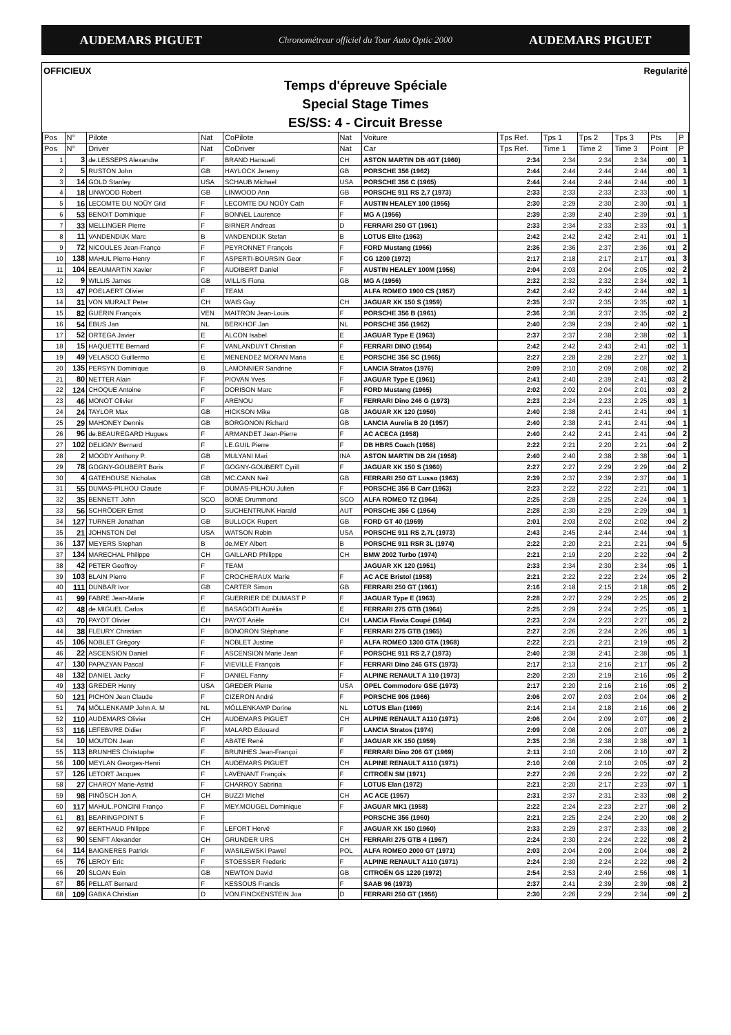AUDEMARS PIGUET Chronométreur officiel du Tour Auto Optic 2000 AUDEMARS PIGUET
OFFICIEUX Regularité
Temps d'épreuve Spéciale
Special Stage Times
ES/SS: 4 - Circuit Bresse
| Pos | N° | Pilote | Nat | CoPilote | Nat | Voiture | Tps Ref. | Tps 1 | Tps 2 | Tps 3 | Pts | P |
| --- | --- | --- | --- | --- | --- | --- | --- | --- | --- | --- | --- | --- |
| Pos | N° | Driver | Nat | CoDriver | Nat | Car | Tps Ref. | Time 1 | Time 2 | Time 3 | Point | P |
| 1 | 3 | de.LESSEPS Alexandre | F | BRAND Hansueli | CH | ASTON MARTIN DB 4GT (1960) | 2:34 | 2:34 | 2:34 | 2:34 | :00 | 1 |
| 2 | 5 | RUSTON John | GB | HAYLOCK Jeremy | GB | PORSCHE 356 (1962) | 2:44 | 2:44 | 2:44 | 2:44 | :00 | 1 |
| 3 | 14 | GOLD Stanley | USA | SCHAUB Michael | USA | PORSCHE 356 C (1965) | 2:44 | 2:44 | 2:44 | 2:44 | :00 | 1 |
| 4 | 18 | LINWOOD Robert | GB | LINWOOD Ann | GB | PORSCHE 911 RS 2,7 (1973) | 2:33 | 2:33 | 2:33 | 2:33 | :00 | 1 |
| 5 | 16 | LECOMTE DU NOÜY Gild | F | LECOMTE DU NOÜY Cath | F | AUSTIN HEALEY 100 (1956) | 2:30 | 2:29 | 2:30 | 2:30 | :01 | 1 |
| 6 | 53 | BENOIT Dominique | F | BONNEL Laurence | F | MG A (1956) | 2:39 | 2:39 | 2:40 | 2:39 | :01 | 1 |
| 7 | 33 | MELLINGER Pierre | F | BIRNER Andreas | D | FERRARI 250 GT (1961) | 2:33 | 2:34 | 2:33 | 2:33 | :01 | 1 |
| 8 | 11 | VANDENDIJK Marc | B | VANDENDIJK Stefan | B | LOTUS Elite (1963) | 2:42 | 2:42 | 2:42 | 2:41 | :01 | 1 |
| 9 | 72 | NICOULES Jean-Franço | F | PEYRONNET François | F | FORD Mustang (1966) | 2:36 | 2:36 | 2:37 | 2:36 | :01 | 2 |
| 10 | 138 | MAHUL Pierre-Henry | F | ASPERTI-BOURSIN Geor | F | CG 1200 (1972) | 2:17 | 2:18 | 2:17 | 2:17 | :01 | 3 |
| 11 | 104 | BEAUMARTIN Xavier | F | AUDIBERT Daniel | F | AUSTIN HEALEY 100M (1956) | 2:04 | 2:03 | 2:04 | 2:05 | :02 | 2 |
| 12 | 9 | WILLIS James | GB | WILLIS Fiona | GB | MG A (1956) | 2:32 | 2:32 | 2:32 | 2:34 | :02 | 1 |
| 13 | 47 | POELAERT Olivier | F | TEAM | | ALFA ROMEO 1900 CS (1957) | 2:42 | 2:42 | 2:42 | 2:44 | :02 | 1 |
| 14 | 31 | VON MURALT Peter | CH | WAIS Guy | CH | JAGUAR XK 150 S (1959) | 2:35 | 2:37 | 2:35 | 2:35 | :02 | 1 |
| 15 | 82 | GUERIN François | VEN | MAITRON Jean-Louis | F | PORSCHE 356 B (1961) | 2:36 | 2:36 | 2:37 | 2:35 | :02 | 2 |
| 16 | 54 | EBUS Jan | NL | BERKHOF Jan | NL | PORSCHE 356 (1962) | 2:40 | 2:39 | 2:39 | 2:40 | :02 | 1 |
| 17 | 52 | ORTEGA Javier | E | ALCON Isabel | E | JAGUAR Type E (1963) | 2:37 | 2:37 | 2:38 | 2:38 | :02 | 1 |
| 18 | 15 | HAQUETTE Bernard | F | VANLANDUYT Christian | F | FERRARI DINO (1964) | 2:42 | 2:42 | 2:43 | 2:41 | :02 | 1 |
| 19 | 49 | VELASCO Guillermo | E | MENENDEZ MORAN Maria | E | PORSCHE 356 SC (1965) | 2:27 | 2:28 | 2:28 | 2:27 | :02 | 1 |
| 20 | 135 | PERSYN Dominique | B | LAMONNIER Sandrine | F | LANCIA Stratos (1976) | 2:09 | 2:10 | 2:09 | 2:08 | :02 | 2 |
| 21 | 80 | NETTER Alain | F | PIOVAN Yves | F | JAGUAR Type E (1961) | 2:41 | 2:40 | 2:39 | 2:41 | :03 | 2 |
| 22 | 124 | CHOQUE Antoine | F | DORISON Marc | F | FORD Mustang (1965) | 2:02 | 2:02 | 2:04 | 2:01 | :03 | 2 |
| 23 | 46 | MONOT Olivier | F | ARENOU | F | FERRARI Dino 246 G (1973) | 2:23 | 2:24 | 2:23 | 2:25 | :03 | 1 |
| 24 | 24 | TAYLOR Max | GB | HICKSON Mike | GB | JAGUAR XK 120 (1950) | 2:40 | 2:38 | 2:41 | 2:41 | :04 | 1 |
| 25 | 29 | MAHONEY Dennis | GB | BORGONON Richard | GB | LANCIA Aurelia B 20 (1957) | 2:40 | 2:38 | 2:41 | 2:41 | :04 | 1 |
| 26 | 96 | de.BEAUREGARD Hugues | F | ARMANDET Jean-Pierre | F | AC ACECA (1958) | 2:40 | 2:42 | 2:41 | 2:41 | :04 | 2 |
| 27 | 102 | DELIGNY Bernard | F | LE.GUIL Pierre | F | DB HBR5 Coach (1958) | 2:22 | 2:21 | 2:20 | 2:21 | :04 | 2 |
| 28 | 2 | MOODY Anthony P. | GB | MULYANI Mari | INA | ASTON MARTIN DB 2/4 (1958) | 2:40 | 2:40 | 2:38 | 2:38 | :04 | 1 |
| 29 | 78 | GOGNY-GOUBERT Boris | F | GOGNY-GOUBERT Cyrill | F | JAGUAR XK 150 S (1960) | 2:27 | 2:27 | 2:29 | 2:29 | :04 | 2 |
| 30 | 4 | GATEHOUSE Nicholas | GB | MC.CANN Neil | GB | FERRARI 250 GT Lusso (1963) | 2:39 | 2:37 | 2:39 | 2:37 | :04 | 1 |
| 31 | 55 | DUMAS-PILHOU Claude | F | DUMAS-PILHOU Julien | F | PORSCHE 356 B Carr (1963) | 2:23 | 2:22 | 2:22 | 2:21 | :04 | 1 |
| 32 | 35 | BENNETT John | SCO | BONE Drummond | SCO | ALFA ROMEO TZ (1964) | 2:25 | 2:28 | 2:25 | 2:24 | :04 | 1 |
| 33 | 56 | SCHRÖDER Ernst | D | SUCHENTRUNK Harald | AUT | PORSCHE 356 C (1964) | 2:28 | 2:30 | 2:29 | 2:29 | :04 | 1 |
| 34 | 127 | TURNER Jonathan | GB | BULLOCK Rupert | GB | FORD GT 40 (1969) | 2:01 | 2:03 | 2:02 | 2:02 | :04 | 2 |
| 35 | 21 | JOHNSTON Del | USA | WATSON Robin | USA | PORSCHE 911 RS 2,7L (1973) | 2:43 | 2:45 | 2:44 | 2:44 | :04 | 1 |
| 36 | 137 | MEYERS Stephan | B | de.MEY Albert | B | PORSCHE 911 RSR 3L (1974) | 2:22 | 2:20 | 2:21 | 2:21 | :04 | 5 |
| 37 | 134 | MARECHAL Philippe | CH | GAILLARD Philippe | CH | BMW 2002 Turbo (1974) | 2:21 | 2:19 | 2:20 | 2:22 | :04 | 2 |
| 38 | 42 | PETER Geoffroy | F | TEAM | | JAGUAR XK 120 (1951) | 2:33 | 2:34 | 2:30 | 2:34 | :05 | 1 |
| 39 | 103 | BLAIN Pierre | F | CROCHERAUX Marie | F | AC ACE Bristol (1958) | 2:21 | 2:22 | 2:22 | 2:24 | :05 | 2 |
| 40 | 111 | DUNBAR Ivor | GB | CARTER Simon | GB | FERRARI 250 GT (1961) | 2:16 | 2:18 | 2:15 | 2:18 | :05 | 2 |
| 41 | 99 | FABRE Jean-Marie | F | GUERRIER DE DUMAST P | F | JAGUAR Type E (1963) | 2:28 | 2:27 | 2:29 | 2:25 | :05 | 2 |
| 42 | 48 | de.MIGUEL Carlos | E | BASAGOITI Aurélia | E | FERRARI 275 GTB (1964) | 2:25 | 2:29 | 2:24 | 2:25 | :05 | 1 |
| 43 | 70 | PAYOT Olivier | CH | PAYOT Arièle | CH | LANCIA Flavia Coupé (1964) | 2:23 | 2:24 | 2:23 | 2:27 | :05 | 2 |
| 44 | 38 | FLEURY Christian | F | BONORON Stéphane | F | FERRARI 275 GTB (1965) | 2:27 | 2:26 | 2:24 | 2:26 | :05 | 1 |
| 45 | 106 | NOBLET Grégory | F | NOBLET Justine | F | ALFA ROMEO 1300 GTA (1968) | 2:22 | 2:21 | 2:21 | 2:19 | :05 | 2 |
| 46 | 22 | ASCENSION Daniel | F | ASCENSION Marie Jean | F | PORSCHE 911 RS 2,7 (1973) | 2:40 | 2:38 | 2:41 | 2:38 | :05 | 1 |
| 47 | 130 | PAPAZYAN Pascal | F | VIEVILLE François | F | FERRARI Dino 246 GTS (1973) | 2:17 | 2:13 | 2:16 | 2:17 | :05 | 2 |
| 48 | 132 | DANIEL Jacky | F | DANIEL Fanny | F | ALPINE RENAULT A 110 (1973) | 2:20 | 2:20 | 2:19 | 2:16 | :05 | 2 |
| 49 | 133 | GREDER Henry | USA | GREDER Pierre | USA | OPEL Commodore GSE (1973) | 2:17 | 2:20 | 2:16 | 2:16 | :05 | 2 |
| 50 | 121 | PICHON Jean Claude | F | CIZERON André | F | PORSCHE 906 (1966) | 2:06 | 2:07 | 2:03 | 2:04 | :06 | 2 |
| 51 | 74 | MÖLLENKAMP John A. M | NL | MÖLLENKAMP Dorine | NL | LOTUS Elan (1969) | 2:14 | 2:14 | 2:18 | 2:16 | :06 | 2 |
| 52 | 110 | AUDEMARS Olivier | CH | AUDEMARS PIGUET | CH | ALPINE RENAULT A110 (1971) | 2:06 | 2:04 | 2:09 | 2:07 | :06 | 2 |
| 53 | 116 | LEFEBVRE Didier | F | MALARD Edouard | F | LANCIA Stratos (1974) | 2:09 | 2:08 | 2:06 | 2:07 | :06 | 2 |
| 54 | 10 | MOUTON Jean | F | ABATE René | F | JAGUAR XK 150 (1959) | 2:35 | 2:36 | 2:38 | 2:38 | :07 | 1 |
| 55 | 113 | BRUNHES Christophe | F | BRUNHES Jean-Françoi | F | FERRARI Dino 206 GT (1969) | 2:11 | 2:10 | 2:06 | 2:10 | :07 | 2 |
| 56 | 100 | MEYLAN Georges-Henri | CH | AUDEMARS PIGUET | CH | ALPINE RENAULT A110 (1971) | 2:10 | 2:08 | 2:10 | 2:05 | :07 | 2 |
| 57 | 126 | LETORT Jacques | F | LAVENANT François | F | CITROËN SM (1971) | 2:27 | 2:26 | 2:26 | 2:22 | :07 | 2 |
| 58 | 27 | CHAROY Marie-Astrid | F | CHARROY Sabrina | F | LOTUS Elan (1972) | 2:21 | 2:20 | 2:17 | 2:23 | :07 | 1 |
| 59 | 98 | PINÖSCH Jon A | CH | BUZZI Michel | CH | AC ACE (1957) | 2:31 | 2:37 | 2:31 | 2:33 | :08 | 2 |
| 60 | 117 | MAHUL.PONCINI Franço | F | MEY.MOUGEL Dominique | F | JAGUAR MK1 (1958) | 2:22 | 2:24 | 2:23 | 2:27 | :08 | 2 |
| 61 | 81 | BEARINGPOINT 5 | F | | | PORSCHE 356 (1960) | 2:21 | 2:25 | 2:24 | 2:20 | :08 | 2 |
| 62 | 97 | BERTHAUD Philippe | F | LEFORT Hervé | F | JAGUAR XK 150 (1960) | 2:33 | 2:29 | 2:37 | 2:33 | :08 | 2 |
| 63 | 90 | SENFT Alexander | CH | GRUNDER URS | CH | FERRARI 275 GTB 4 (1967) | 2:24 | 2:30 | 2:24 | 2:22 | :08 | 2 |
| 64 | 114 | BAIGNERES Patrick | F | WASILEWSKI Pawel | POL | ALFA ROMEO 2000 GT (1971) | 2:03 | 2:04 | 2:09 | 2:04 | :08 | 2 |
| 65 | 76 | LEROY Eric | F | STOESSER Frederic | F | ALPINE RENAULT A110 (1971) | 2:24 | 2:30 | 2:24 | 2:22 | :08 | 2 |
| 66 | 20 | SLOAN Eoin | GB | NEWTON David | GB | CITROËN GS 1220 (1972) | 2:54 | 2:53 | 2:49 | 2:56 | :08 | 1 |
| 67 | 86 | PELLAT Bernard | F | KESSOUS Francis | F | SAAB 96 (1973) | 2:37 | 2:41 | 2:39 | 2:39 | :08 | 2 |
| 68 | 109 | GABKA Christian | D | VON.FINCKENSTEIN Joa | D | FERRARI 250 GT (1956) | 2:30 | 2:26 | 2:29 | 2:34 | :09 | 2 |